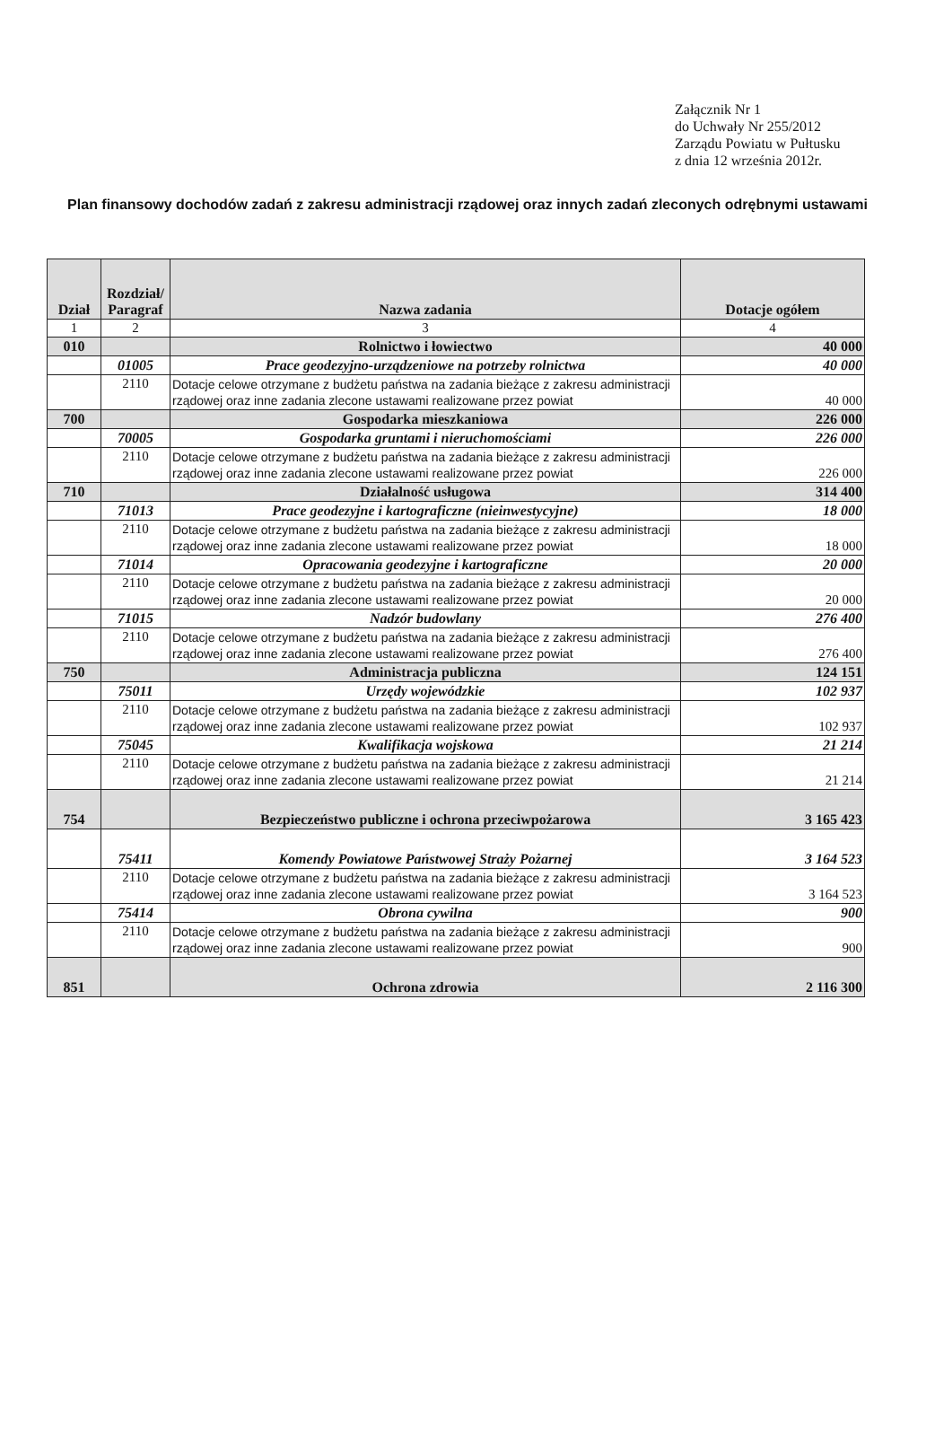Załącznik Nr 1
do Uchwały Nr 255/2012
Zarządu Powiatu w Pułtusku
z dnia 12 września 2012r.
Plan finansowy dochodów zadań z zakresu administracji rządowej oraz innych zadań zleconych odrębnymi ustawami
| Dział | Rozdział/ Paragraf | Nazwa zadania | Dotacje ogółem |
| --- | --- | --- | --- |
| 1 | 2 | 3 | 4 |
| 010 | | Rolnictwo i łowiectwo | 40 000 |
| | 01005 | Prace geodezyjno-urządzeniowe na potrzeby rolnictwa | 40 000 |
| | 2110 | Dotacje celowe otrzymane z budżetu państwa na zadania bieżące z zakresu administracji rządowej oraz inne zadania zlecone ustawami realizowane przez powiat | 40 000 |
| 700 | | Gospodarka mieszkaniowa | 226 000 |
| | 70005 | Gospodarka gruntami i nieruchomościami | 226 000 |
| | 2110 | Dotacje celowe otrzymane z budżetu państwa na zadania bieżące z zakresu administracji rządowej oraz inne zadania zlecone ustawami realizowane przez powiat | 226 000 |
| 710 | | Działalność usługowa | 314 400 |
| | 71013 | Prace geodezyjne i kartograficzne (nieinwestycyjne) | 18 000 |
| | 2110 | Dotacje celowe otrzymane z budżetu państwa na zadania bieżące z zakresu administracji rządowej oraz inne zadania zlecone ustawami realizowane przez powiat | 18 000 |
| | 71014 | Opracowania geodezyjne i kartograficzne | 20 000 |
| | 2110 | Dotacje celowe otrzymane z budżetu państwa na zadania bieżące z zakresu administracji rządowej oraz inne zadania zlecone ustawami realizowane przez powiat | 20 000 |
| | 71015 | Nadzór budowlany | 276 400 |
| | 2110 | Dotacje celowe otrzymane z budżetu państwa na zadania bieżące z zakresu administracji rządowej oraz inne zadania zlecone ustawami realizowane przez powiat | 276 400 |
| 750 | | Administracja publiczna | 124 151 |
| | 75011 | Urzędy wojewódzkie | 102 937 |
| | 2110 | Dotacje celowe otrzymane z budżetu państwa na zadania bieżące z zakresu administracji rządowej oraz inne zadania zlecone ustawami realizowane przez powiat | 102 937 |
| | 75045 | Kwalifikacja wojskowa | 21 214 |
| | 2110 | Dotacje celowe otrzymane z budżetu państwa na zadania bieżące z zakresu administracji rządowej oraz inne zadania zlecone ustawami realizowane przez powiat | 21 214 |
| 754 | | Bezpieczeństwo publiczne i ochrona przeciwpożarowa | 3 165 423 |
| | 75411 | Komendy Powiatowe Państwowej Straży Pożarnej | 3 164 523 |
| | 2110 | Dotacje celowe otrzymane z budżetu państwa na zadania bieżące z zakresu administracji rządowej oraz inne zadania zlecone ustawami realizowane przez powiat | 3 164 523 |
| | 75414 | Obrona cywilna | 900 |
| | 2110 | Dotacje celowe otrzymane z budżetu państwa na zadania bieżące z zakresu administracji rządowej oraz inne zadania zlecone ustawami realizowane przez powiat | 900 |
| 851 | | Ochrona zdrowia | 2 116 300 |